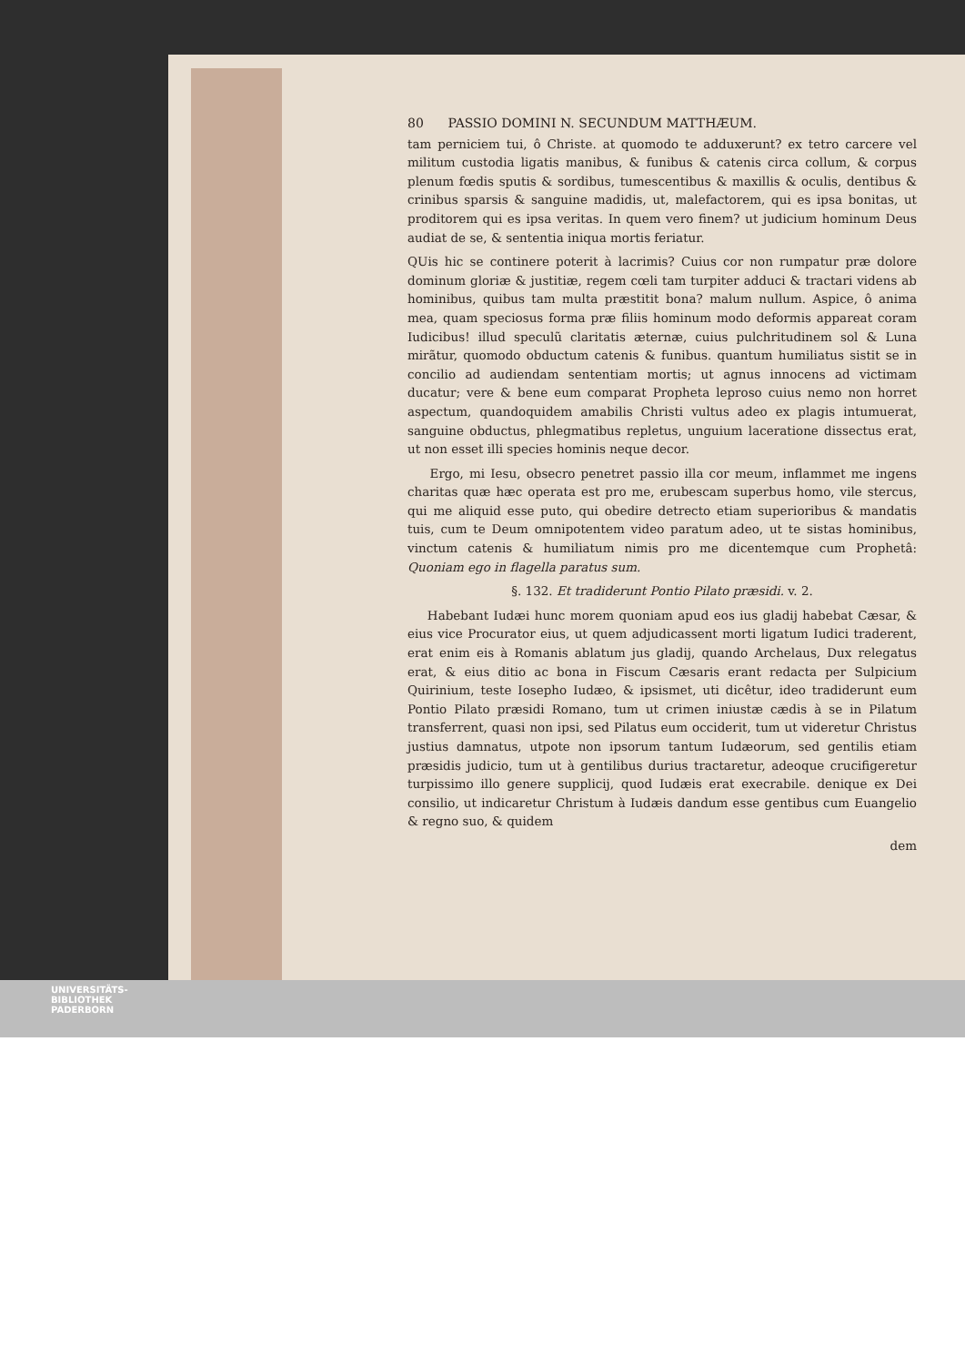80 PASSIO DOMINI N. SECUNDUM MATTHÆUM.
tam perniciem tui, ô Christe. at quomodo te adduxerunt? ex tetro carcere vel militum custodia ligatis manibus, & funibus & catenis circa collum, & corpus plenum fœdis sputis & sordibus, tumescentibus & maxillis & oculis, dentibus & crinibus sparsis & sanguine madidis, ut, malefactorem, qui es ipsa bonitas, ut proditorem qui es ipsa veritas. In quem vero finem? ut judicium hominum Deus audiat de se, & sententia iniqua mortis feriatur.
QUis hic se continere poterit à lacrimis? Cuius cor non rumpatur præ dolore dominum gloriæ & justitiæ, regem cœli tam turpiter adduci & tractari videns ab hominibus, quibus tam multa præstitit bona? malum nullum. Aspice, ô anima mea, quam speciosus forma præ filiis hominum modo deformis appareat coram Iudicibus! illud speculũ claritatis æternæ, cuius pulchritudinem sol & Luna mirãtur, quomodo obductum catenis & funibus. quantum humiliatus sistit se in concilio ad audiendam sententiam mortis; ut agnus innocens ad victimam ducatur; vere & bene eum comparat Propheta leproso cuius nemo non horret aspectum, quandoquidem amabilis Christi vultus adeo ex plagis intumuerat, sanguine obductus, phlegmatibus repletus, unguium laceratione dissectus erat, ut non esset illi species hominis neque decor.
Ergo, mi Iesu, obsecro penetret passio illa cor meum, inflammet me ingens charitas quæ hæc operata est pro me, erubescam superbus homo, vile stercus, qui me aliquid esse puto, qui obedire detrecto etiam superioribus & mandatis tuis, cum te Deum omnipotentem video paratum adeo, ut te sistas hominibus, vinctum catenis & humiliatum nimis pro me dicentemque cum Prophetâ: Quoniam ego in flagella paratus sum.
§. 132. Et tradiderunt Pontio Pilato præsidi. v. 2.
Habebant Iudæi hunc morem quoniam apud eos ius gladij habebat Cæsar, & eius vice Procurator eius, ut quem adjudicassent morti ligatum Iudici traderent, erat enim eis à Romanis ablatum jus gladij, quando Archelaus, Dux relegatus erat, & eius ditio ac bona in Fiscum Cæsaris erant redacta per Sulpicium Quirinium, teste Iosepho Iudæo, & ipsismet, uti dicêtur, ideo tradiderunt eum Pontio Pilato præsidi Romano, tum ut crimen iniustæ cædis à se in Pilatum transferrent, quasi non ipsi, sed Pilatus eum occiderit, tum ut videretur Christus justius damnatus, utpote non ipsorum tantum Iudæorum, sed gentilis etiam præsidis judicio, tum ut à gentilibus durius tractaretur, adeoque crucifigeretur turpissimo illo genere supplicij, quod Iudæis erat execrabile. denique ex Dei consilio, ut indicaretur Christum à Iudæis dandum esse gentibus cum Euangelio & regno suo, & quidem
dem
UNIVERSITÄTS-
BIBLIOTHEK
PADERBORN